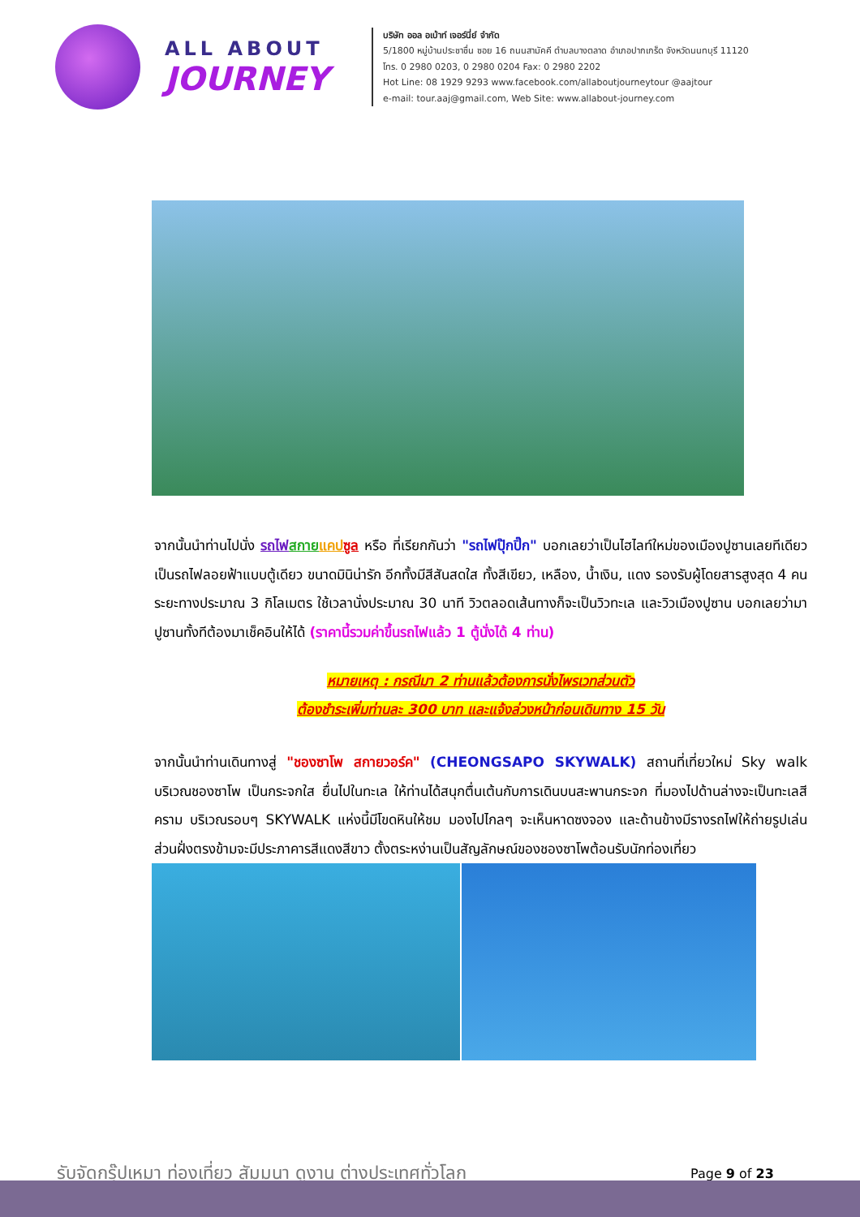ALL ABOUT
JOURNEY
บริษัท ออล อเบ้าท์ เจอร์นี่ย์ จำกัด
5/1800 หมู่บ้านประชาชื่น ซอย 16 ถนนสามัคคี ตำบลบางตลาด อำเภอปากเกร็ด จังหวัดนนทบุรี 11120
โทร. 0 2980 0203, 0 2980 0204 Fax: 0 2980 2202
Hot Line: 08 1929 9293 www.facebook.com/allaboutjourneytour @aajtour
e-mail: tour.aaj@gmail.com, Web Site: www.allabout-journey.com
จากนั้นนำท่านไปนั่ง รถไฟ สกาย แคป ซูล หรือ ที่เรียกกันว่า "รถไฟปุ๊กปิ๊ก" บอกเลยว่าเป็นไฮไลท์ใหม่ของเมืองปูซานเลยทีเดียว เป็นรถไฟลอยฟ้าแบบตู้เดียว ขนาดมินิน่ารัก อีกทั้งมีสีสันสดใส ทั้งสีเขียว, เหลือง, น้ำเงิน, แดง รองรับผู้โดยสารสูงสุด 4 คน ระยะทางประมาณ 3 กิโลเมตร ใช้เวลานั่งประมาณ 30 นาที วิวตลอดเส้นทางก็จะเป็นวิวทะเล และวิวเมืองปูซาน บอกเลยว่ามาปูซานทั้งทีต้องมาเช็คอินให้ได้ (ราคานี้รวมค่าขึ้นรถไฟแล้ว 1 ตู้นั่งได้ 4 ท่าน)
หมายเหตุ : กรณีมา 2 ท่านแล้วต้องการนั่งไพรเวทส่วนตัว
ต้องชำระเพิ่มท่านละ 300 บาท และแจ้งล่วงหน้าก่อนเดินทาง 15 วัน
จากนั้นนำท่านเดินทางสู่ "ชองซาโพ สกายวอร์ค" (CHEONGSAPO SKYWALK) สถานที่เที่ยวใหม่ Sky walk บริเวณชองซาโพ เป็นกระจกใส ยื่นไปในทะเล ให้ท่านได้สนุกตื่นเต้นกับการเดินบนสะพานกระจก ที่มองไปด้านล่างจะเป็นทะเลสีคราม บริเวณรอบๆ SKYWALK แห่งนี้มีโขดหินให้ชม มองไปไกลๆ จะเห็นหาดซงจอง และด้านข้างมีรางรถไฟให้ถ่ายรูปเล่น ส่วนฝั่งตรงข้ามจะมีประภาคารสีแดงสีขาว ตั้งตระหง่านเป็นสัญลักษณ์ของชองซาโพต้อนรับนักท่องเที่ยว
รับจัดกรุ๊ปเหมา ท่องเที่ยว สัมมนา ดูงาน ต่างประเทศทั่วโลก
Page 9 of 23